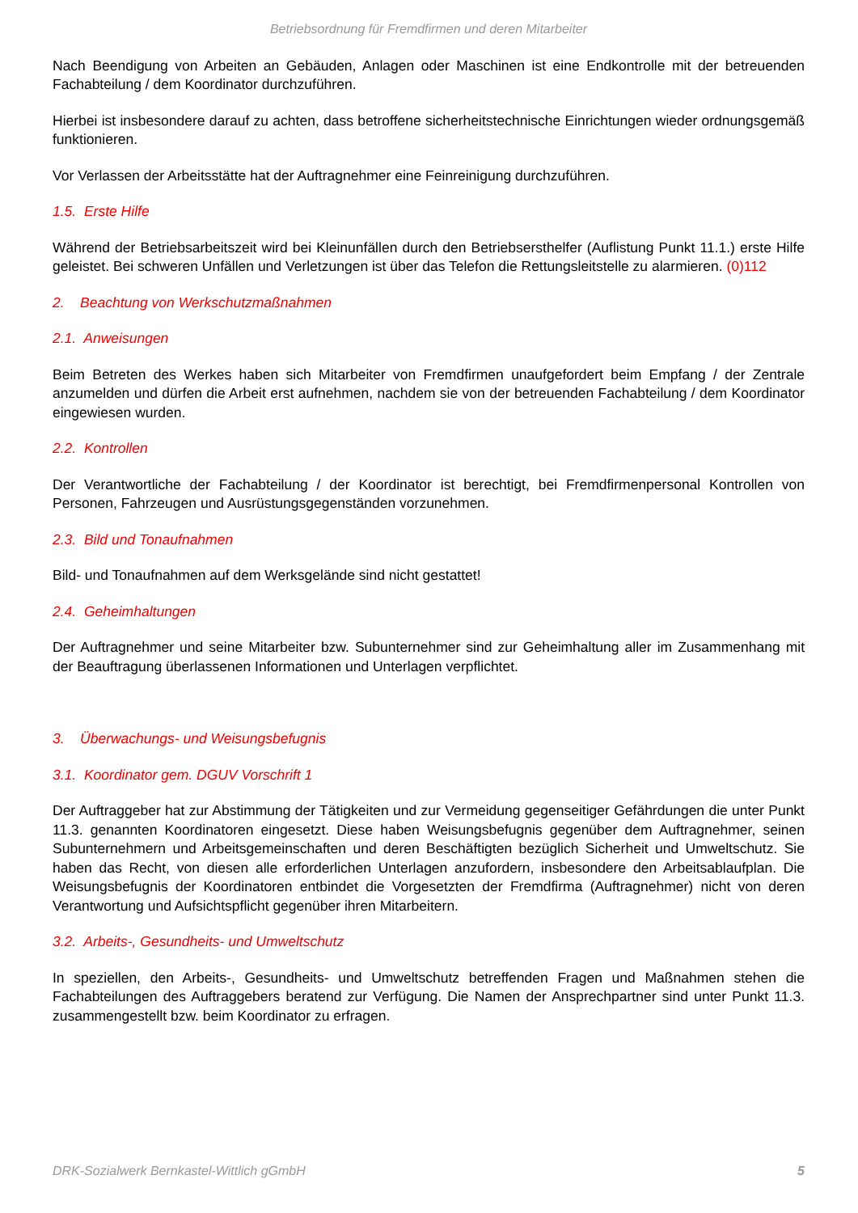Betriebsordnung für Fremdfirmen und deren Mitarbeiter
Nach Beendigung von Arbeiten an Gebäuden, Anlagen oder Maschinen ist eine Endkontrolle mit der betreuenden Fachabteilung / dem Koordinator durchzuführen.
Hierbei ist insbesondere darauf zu achten, dass betroffene sicherheitstechnische Einrichtungen wieder ordnungsgemäß funktionieren.
Vor Verlassen der Arbeitsstätte hat der Auftragnehmer eine Feinreinigung durchzuführen.
1.5. Erste Hilfe
Während der Betriebsarbeitszeit wird bei Kleinunfällen durch den Betriebsersthelfer (Auflistung Punkt 11.1.) erste Hilfe geleistet. Bei schweren Unfällen und Verletzungen ist über das Telefon die Rettungsleitstelle zu alarmieren. (0)112
2. Beachtung von Werkschutzmaßnahmen
2.1. Anweisungen
Beim Betreten des Werkes haben sich Mitarbeiter von Fremdfirmen unaufgefordert beim Empfang / der Zentrale anzumelden und dürfen die Arbeit erst aufnehmen, nachdem sie von der betreuenden Fachabteilung / dem Koordinator eingewiesen wurden.
2.2. Kontrollen
Der Verantwortliche der Fachabteilung / der Koordinator ist berechtigt, bei Fremdfirmenpersonal Kontrollen von Personen, Fahrzeugen und Ausrüstungsgegenständen vorzunehmen.
2.3. Bild und Tonaufnahmen
Bild- und Tonaufnahmen auf dem Werksgelände sind nicht gestattet!
2.4. Geheimhaltungen
Der Auftragnehmer und seine Mitarbeiter bzw. Subunternehmer sind zur Geheimhaltung aller im Zusammenhang mit der Beauftragung überlassenen Informationen und Unterlagen verpflichtet.
3. Überwachungs- und Weisungsbefugnis
3.1. Koordinator gem. DGUV Vorschrift 1
Der Auftraggeber hat zur Abstimmung der Tätigkeiten und zur Vermeidung gegenseitiger Gefährdungen die unter Punkt 11.3. genannten Koordinatoren eingesetzt. Diese haben Weisungsbefugnis gegenüber dem Auftragnehmer, seinen Subunternehmern und Arbeitsgemeinschaften und deren Beschäftigten bezüglich Sicherheit und Umweltschutz. Sie haben das Recht, von diesen alle erforderlichen Unterlagen anzufordern, insbesondere den Arbeitsablaufplan. Die Weisungsbefugnis der Koordinatoren entbindet die Vorgesetzten der Fremdfirma (Auftragnehmer) nicht von deren Verantwortung und Aufsichtspflicht gegenüber ihren Mitarbeitern.
3.2. Arbeits-, Gesundheits- und Umweltschutz
In speziellen, den Arbeits-, Gesundheits- und Umweltschutz betreffenden Fragen und Maßnahmen stehen die Fachabteilungen des Auftraggebers beratend zur Verfügung. Die Namen der Ansprechpartner sind unter Punkt 11.3. zusammengestellt bzw. beim Koordinator zu erfragen.
DRK-Sozialwerk Bernkastel-Wittlich gGmbH 5